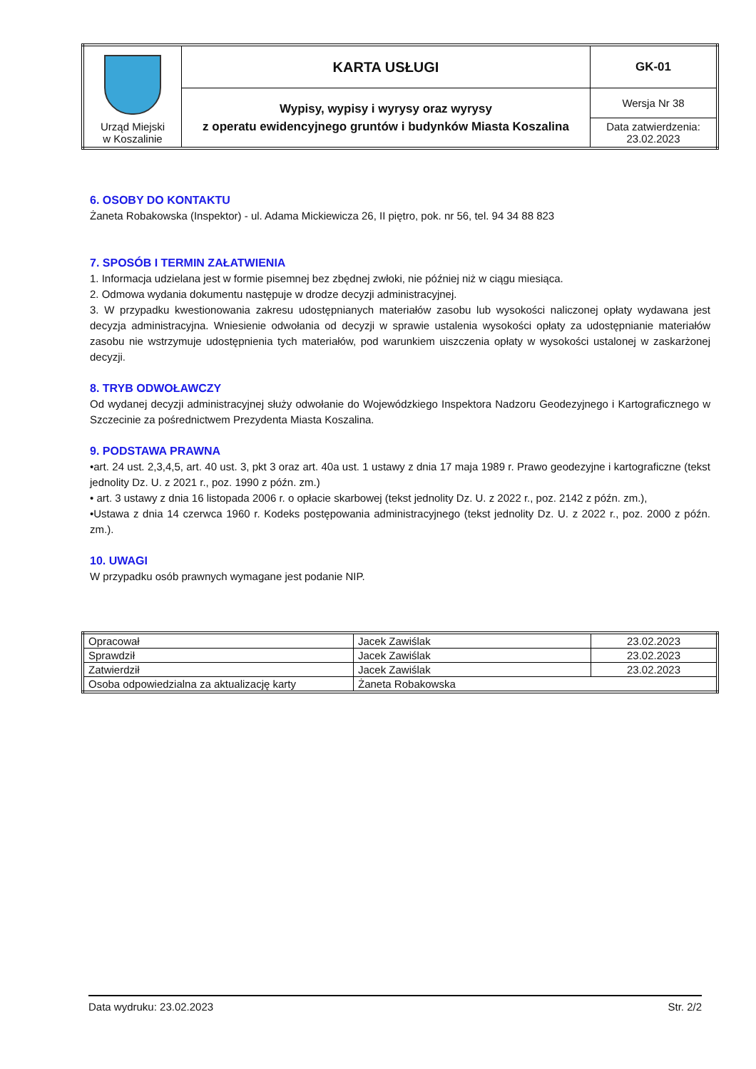| Urząd Miejski w Koszalinie | KARTA USŁUGI | GK-01 |
| | Wypisy, wypisy i wyrysy oraz wyrysy z operatu ewidencyjnego gruntów i budynków Miasta Koszalina | Wersja Nr 38 |
| | | Data zatwierdzenia: 23.02.2023 |
6. OSOBY DO KONTAKTU
Żaneta Robakowska (Inspektor) - ul. Adama Mickiewicza 26, II piętro, pok. nr 56, tel. 94 34 88 823
7. SPOSÓB I TERMIN ZAŁATWIENIA
1. Informacja udzielana jest w formie pisemnej bez zbędnej zwłoki, nie później niż w ciągu miesiąca.
2. Odmowa wydania dokumentu następuje w drodze decyzji administracyjnej.
3. W przypadku kwestionowania zakresu udostępnianych materiałów zasobu lub wysokości naliczonej opłaty wydawana jest decyzja administracyjna. Wniesienie odwołania od decyzji w sprawie ustalenia wysokości opłaty za udostępnianie materiałów zasobu nie wstrzymuje udostępnienia tych materiałów, pod warunkiem uiszczenia opłaty w wysokości ustalonej w zaskarżonej decyzji.
8. TRYB ODWOŁAWCZY
Od wydanej decyzji administracyjnej służy odwołanie do Wojewódzkiego Inspektora Nadzoru Geodezyjnego i Kartograficznego w Szczecinie za pośrednictwem Prezydenta Miasta Koszalina.
9. PODSTAWA PRAWNA
•art. 24 ust. 2,3,4,5, art. 40 ust. 3, pkt 3 oraz art. 40a ust. 1 ustawy z dnia 17 maja 1989 r. Prawo geodezyjne i kartograficzne (tekst jednolity Dz. U. z 2021 r., poz. 1990 z późn. zm.)
• art. 3 ustawy z dnia 16 listopada 2006 r. o opłacie skarbowej (tekst jednolity Dz. U. z 2022 r., poz. 2142 z późn. zm.),
•Ustawa z dnia 14 czerwca 1960 r. Kodeks postępowania administracyjnego (tekst jednolity Dz. U. z 2022 r., poz. 2000 z późn. zm.).
10. UWAGI
W przypadku osób prawnych wymagane jest podanie NIP.
| Opracował | Jacek Zawiślak | 23.02.2023 |
| Sprawdził | Jacek Zawiślak | 23.02.2023 |
| Zatwierdził | Jacek Zawiślak | 23.02.2023 |
| Osoba odpowiedzialna za aktualizację karty | Żaneta Robakowska | |
Data wydruku: 23.02.2023 Str. 2/2